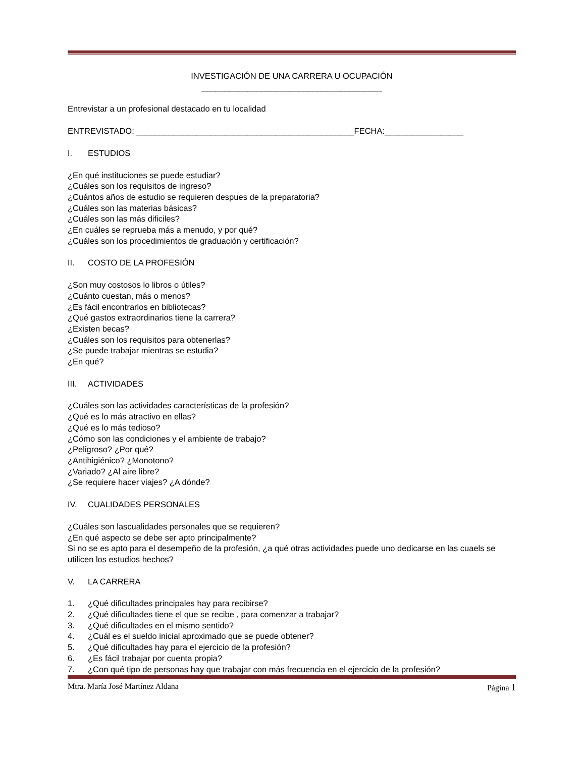INVESTIGACIÓN DE UNA CARRERA U OCUPACIÓN
_______________________________________
Entrevistar a un profesional destacado en tu localidad
ENTREVISTADO: _______________________________________________FECHA:_________________
I. ESTUDIOS
¿En qué instituciones se puede estudiar?
¿Cuáles son los requisitos de ingreso?
¿Cuántos años de estudio se requieren despues de la preparatoria?
¿Cuáles son las materias básicas?
¿Cuáles son las más dificiles?
¿En cuáles se reprueba más a menudo, y por qué?
¿Cuáles son los procedimientos de graduación y certificación?
II. COSTO DE LA PROFESIÓN
¿Son muy costosos lo libros o útiles?
¿Cuánto cuestan, más o menos?
¿Es fácil encontrarlos en bibliotecas?
¿Qué gastos extraordinarios tiene la carrera?
¿Existen becas?
¿Cuáles son los requisitos para obtenerlas?
¿Se puede trabajar mientras se estudia?
¿En qué?
III. ACTIVIDADES
¿Cuáles son las actividades características de la profesión?
¿Qué es lo más atractivo en ellas?
¿Qué es lo más tedioso?
¿Cómo son las condiciones y el ambiente de trabajo?
¿Peligroso? ¿Por qué?
¿Antihigiénico? ¿Monotono?
¿Variado? ¿Al aire libre?
¿Se requiere hacer viajes? ¿A dónde?
IV. CUALIDADES PERSONALES
¿Cuáles son lascualidades personales que se requieren?
¿En qué aspecto se debe ser apto principalmente?
Si no se es apto para el desempeño de la profesión, ¿a qué otras actividades puede uno dedicarse en las cuaels se utilicen los estudios hechos?
V. LA CARRERA
1. ¿Qué dificultades principales hay para recibirse?
2. ¿Qué dificultades tiene el que se recibe , para comenzar a trabajar?
3. ¿Qué dificultades en el mismo sentido?
4. ¿Cuál es el sueldo inicial aproximado que se puede obtener?
5. ¿Qué dificultades hay para el ejercicio de la profesión?
6. ¿Es fácil trabajar por cuenta propia?
7. ¿Con qué tipo de personas hay que trabajar con más frecuencia en el ejercicio de la profesión?
Mtra. María José Martínez Aldana Página 1